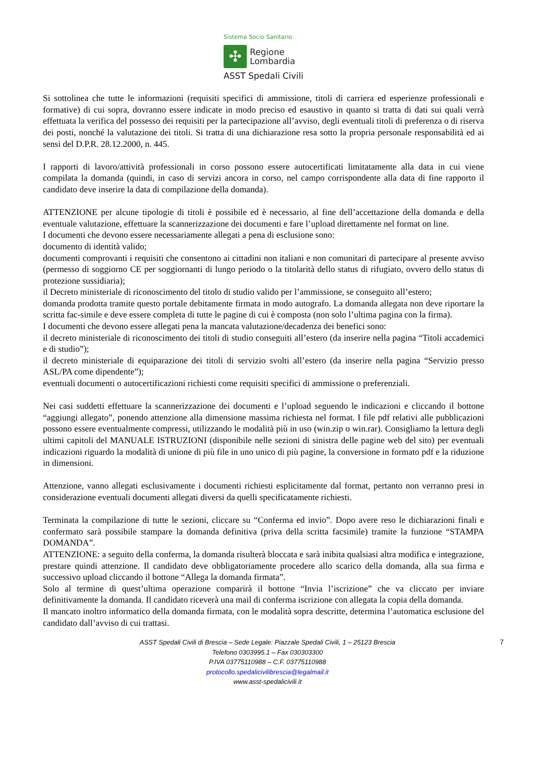Sistema Socio Sanitario
✣
Regione
Lombardia
ASST Spedali Civili
Si sottolinea che tutte le informazioni (requisiti specifici di ammissione, titoli di carriera ed esperienze professionali e formative) di cui sopra, dovranno essere indicate in modo preciso ed esaustivo in quanto si tratta di dati sui quali verrà effettuata la verifica del possesso dei requisiti per la partecipazione all’avviso, degli eventuali titoli di preferenza o di riserva dei posti, nonché la valutazione dei titoli. Si tratta di una dichiarazione resa sotto la propria personale responsabilità ed ai sensi del D.P.R. 28.12.2000, n. 445.
I rapporti di lavoro/attività professionali in corso possono essere autocertificati limitatamente alla data in cui viene compilata la domanda (quindi, in caso di servizi ancora in corso, nel campo corrispondente alla data di fine rapporto il candidato deve inserire la data di compilazione della domanda).
ATTENZIONE per alcune tipologie di titoli è possibile ed è necessario, al fine dell’accettazione della domanda e della eventuale valutazione, effettuare la scannerizzazione dei documenti e fare l’upload direttamente nel format on line.
I documenti che devono essere necessariamente allegati a pena di esclusione sono:
documento di identità valido;
documenti comprovanti i requisiti che consentono ai cittadini non italiani e non comunitari di partecipare al presente avviso (permesso di soggiorno CE per soggiornanti di lungo periodo o la titolarità dello status di rifugiato, ovvero dello status di protezione sussidiaria);
il Decreto ministeriale di riconoscimento del titolo di studio valido per l’ammissione, se conseguito all’estero;
domanda prodotta tramite questo portale debitamente firmata in modo autografo. La domanda allegata non deve riportare la scritta fac-simile e deve essere completa di tutte le pagine di cui è composta (non solo l’ultima pagina con la firma).
I documenti che devono essere allegati pena la mancata valutazione/decadenza dei benefici sono:
il decreto ministeriale di riconoscimento dei titoli di studio conseguiti all’estero (da inserire nella pagina “Titoli accademici e di studio”);
il decreto ministeriale di equiparazione dei titoli di servizio svolti all’estero (da inserire nella pagina “Servizio presso ASL/PA come dipendente”);
eventuali documenti o autocertificazioni richiesti come requisiti specifici di ammissione o preferenziali.
Nei casi suddetti effettuare la scannerizzazione dei documenti e l’upload seguendo le indicazioni e cliccando il bottone “aggiungi allegato”, ponendo attenzione alla dimensione massima richiesta nel format. I file pdf relativi alle pubblicazioni possono essere eventualmente compressi, utilizzando le modalità più in uso (win.zip o win.rar). Consigliamo la lettura degli ultimi capitoli del MANUALE ISTRUZIONI (disponibile nelle sezioni di sinistra delle pagine web del sito) per eventuali indicazioni riguardo la modalità di unione di più file in uno unico di più pagine, la conversione in formato pdf e la riduzione in dimensioni.
Attenzione, vanno allegati esclusivamente i documenti richiesti esplicitamente dal format, pertanto non verranno presi in considerazione eventuali documenti allegati diversi da quelli specificatamente richiesti.
Terminata la compilazione di tutte le sezioni, cliccare su “Conferma ed invio”. Dopo avere reso le dichiarazioni finali e confermato sarà possibile stampare la domanda definitiva (priva della scritta facsimile) tramite la funzione “STAMPA DOMANDA”.
ATTENZIONE: a seguito della conferma, la domanda risulterà bloccata e sarà inibita qualsiasi altra modifica e integrazione, prestare quindi attenzione. Il candidato deve obbligatoriamente procedere allo scarico della domanda, alla sua firma e successivo upload cliccando il bottone “Allega la domanda firmata”.
Solo al termine di quest’ultima operazione comparirà il bottone “Invia l’iscrizione” che va cliccato per inviare definitivamente la domanda. Il candidato riceverà una mail di conferma iscrizione con allegata la copia della domanda.
Il mancato inoltro informatico della domanda firmata, con le modalità sopra descritte, determina l’automatica esclusione del candidato dall’avviso di cui trattasi.
7 ASST Spedali Civili di Brescia – Sede Legale: Piazzale Spedali Civili, 1 – 25123 Brescia
Telefono 0303995.1 – Fax 030303300
P.IVA 03775110988 – C.F. 03775110988
protocollo.spedalicivilibrescia@legalmail.it
www.asst-spedalicivili.it